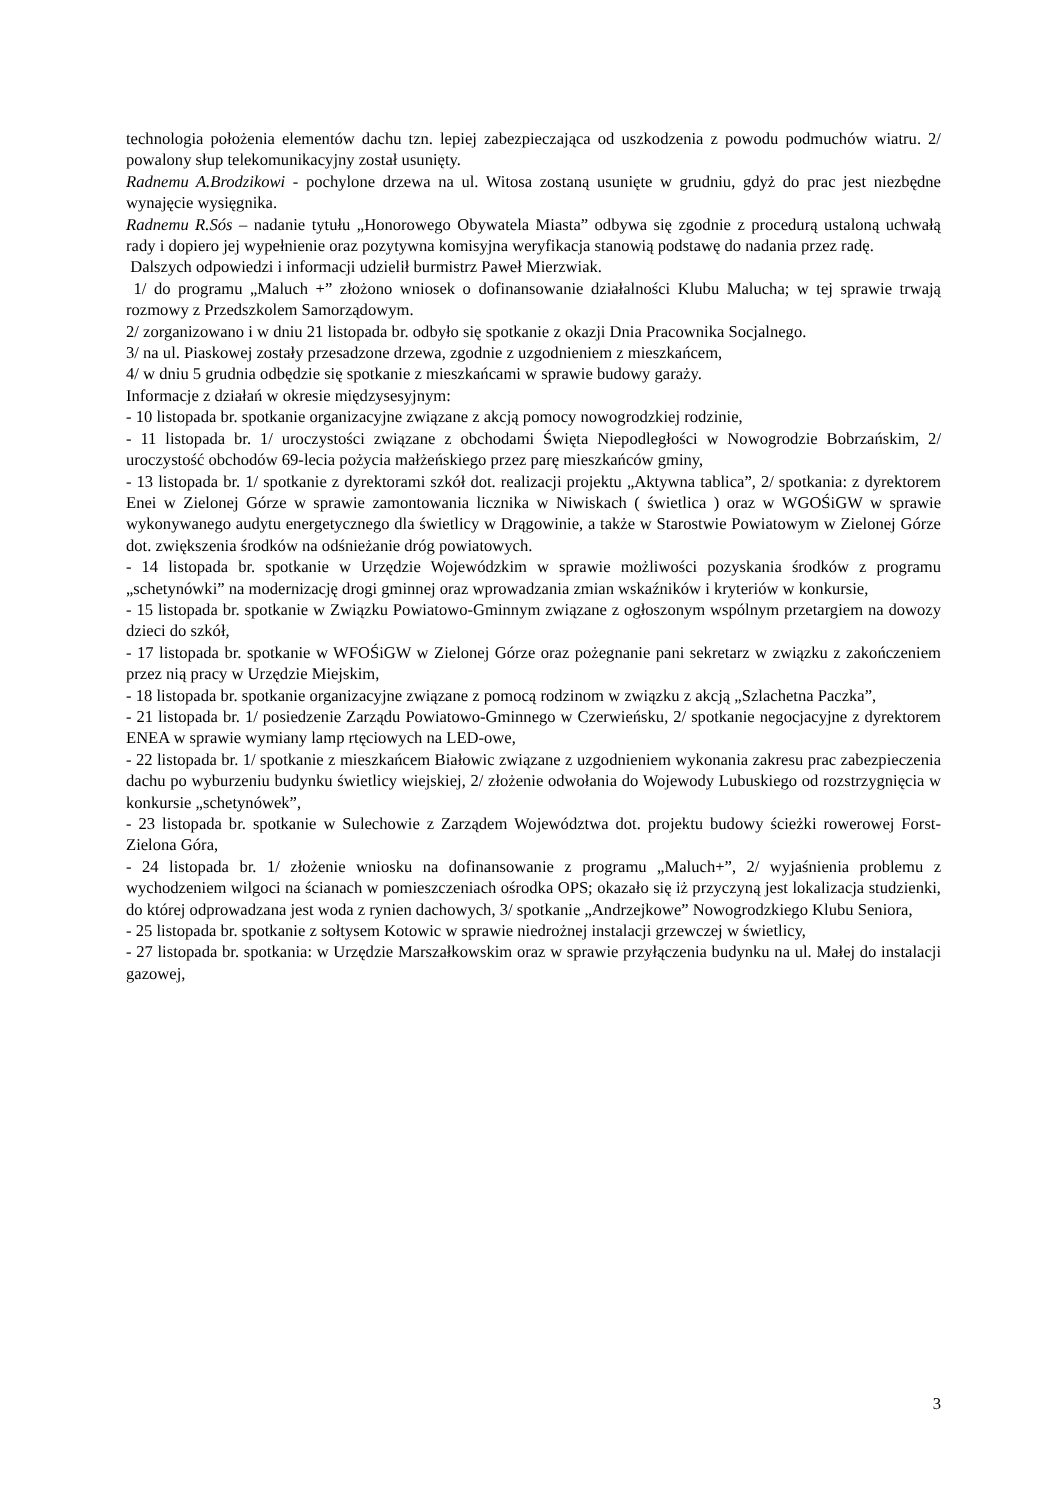technologia położenia elementów dachu tzn. lepiej zabezpieczająca od uszkodzenia z powodu podmuchów wiatru. 2/ powalony słup telekomunikacyjny został usunięty.
Radnemu A.Brodzikowi - pochylone drzewa na ul. Witosa zostaną usunięte w grudniu, gdyż do prac jest niezbędne wynajęcie wysięgnika.
Radnemu R.Sós – nadanie tytułu „Honorowego Obywatela Miasta” odbywa się zgodnie z procedurą ustaloną uchwałą rady i dopiero jej wypełnienie oraz pozytywna komisyjna weryfikacja stanowią podstawę do nadania przez radę.
Dalszych odpowiedzi i informacji udzielił burmistrz Paweł Mierzwiak.
1/ do programu „Maluch +” złożono wniosek o dofinansowanie działalności Klubu Malucha; w tej sprawie trwają rozmowy z Przedszkolem Samorządowym.
2/ zorganizowano i w dniu 21 listopada br. odbyło się spotkanie z okazji Dnia Pracownika Socjalnego.
3/ na ul. Piaskowej zostały przesadzone drzewa, zgodnie z uzgodnieniem z mieszkańcem,
4/ w dniu 5 grudnia odbędzie się spotkanie z mieszkańcami w sprawie budowy garaży.
Informacje z działań w okresie międzysesyjnym:
- 10 listopada br. spotkanie organizacyjne związane z akcją pomocy nowogrodzkiej rodzinie,
- 11 listopada br. 1/ uroczystości związane z obchodami Święta Niepodległości w Nowogrodzie Bobrzańskim, 2/ uroczystość obchodów 69-lecia pożycia małżeńskiego przez parę mieszkańców gminy,
- 13 listopada br. 1/ spotkanie z dyrektorami szkół dot. realizacji projektu „Aktywna tablica”, 2/ spotkania: z dyrektorem Enei w Zielonej Górze w sprawie zamontowania licznika w Niwiskach ( świetlica ) oraz w WGOŚiGW w sprawie wykonywanego audytu energetycznego dla świetlicy w Drągowinie, a także w Starostwie Powiatowym w Zielonej Górze dot. zwiększenia środków na odśnieżanie dróg powiatowych.
- 14 listopada br. spotkanie w Urzędzie Wojewódzkim w sprawie możliwości pozyskania środków z programu „schetynówki” na modernizację drogi gminnej oraz wprowadzania zmian wskaźników i kryteriów w konkursie,
- 15 listopada br. spotkanie w Związku Powiatowo-Gminnym związane z ogłoszonym wspólnym przetargiem na dowozy dzieci do szkół,
- 17 listopada br. spotkanie w WFOŚiGW w Zielonej Górze oraz pożegnanie pani sekretarz w związku z zakończeniem przez nią pracy w Urzędzie Miejskim,
- 18 listopada br. spotkanie organizacyjne związane z pomocą rodzinom w związku z akcją „Szlachetna Paczka”,
- 21 listopada br. 1/ posiedzenie Zarządu Powiatowo-Gminnego w Czerwieńsku, 2/ spotkanie negocjacyjne z dyrektorem ENEA w sprawie wymiany lamp rtęciowych na LED-owe,
- 22 listopada br. 1/ spotkanie z mieszkańcem Białowic związane z uzgodnieniem wykonania zakresu prac zabezpieczenia dachu po wyburzeniu budynku świetlicy wiejskiej, 2/ złożenie odwołania do Wojewody Lubuskiego od rozstrzygnięcia w konkursie „schetynówek”,
- 23 listopada br. spotkanie w Sulechowie z Zarządem Województwa dot. projektu budowy ścieżki rowerowej Forst-Zielona Góra,
- 24 listopada br. 1/ złożenie wniosku na dofinansowanie z programu „Maluch+”, 2/ wyjaśnienia problemu z wychodzeniem wilgoci na ścianach w pomieszczeniach ośrodka OPS; okazało się iż przyczyną jest lokalizacja studzienki, do której odprowadzana jest woda z rynien dachowych, 3/ spotkanie „Andrzejkowe” Nowogrodzkiego Klubu Seniora,
- 25 listopada br. spotkanie z sołtysem Kotowic w sprawie niedrożnej instalacji grzewczej w świetlicy,
- 27 listopada br. spotkania: w Urzędzie Marszałkowskim oraz w sprawie przyłączenia budynku na ul. Małej do instalacji gazowej,
3